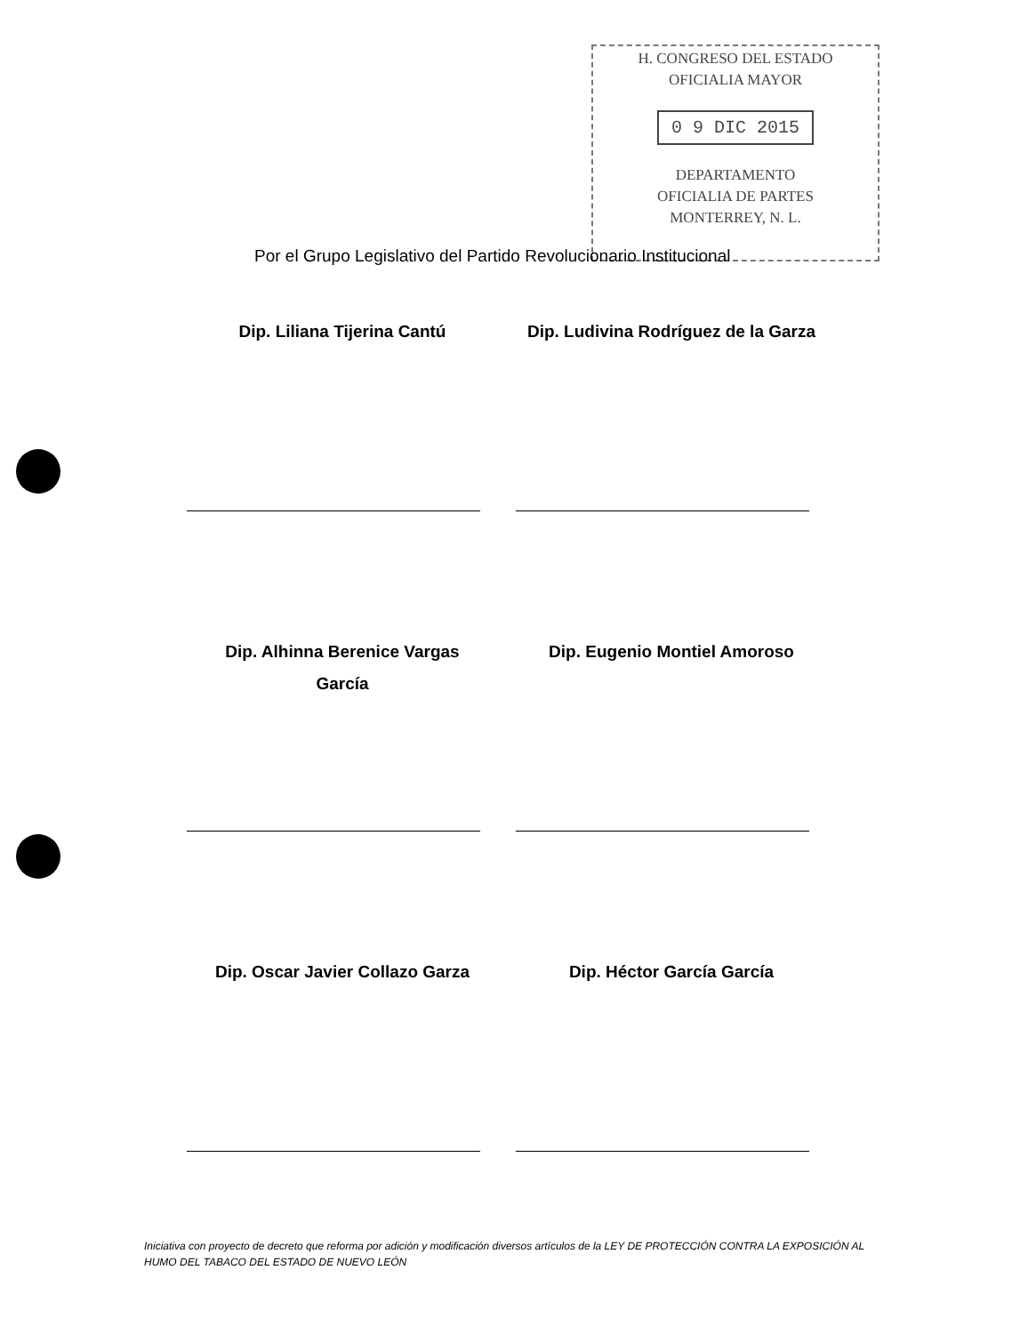H. CONGRESO DEL ESTADO
OFICIALIA MAYOR
0 9 DIC 2015
DEPARTAMENTO
OFICIALIA DE PARTES
MONTERREY, N. L.
Por el Grupo Legislativo del Partido Revolucionario Institucional
Dip. Liliana Tijerina Cantú
Dip. Ludivina Rodríguez de la Garza
Dip. Alhinna Berenice Vargas
García
Dip. Eugenio Montiel Amoroso
Dip. Oscar Javier Collazo Garza
Dip. Héctor García García
Iniciativa con proyecto de decreto que reforma por adición y modificación diversos artículos de la LEY DE PROTECCIÓN CONTRA LA EXPOSICIÓN AL HUMO DEL TABACO DEL ESTADO DE NUEVO LEÓN